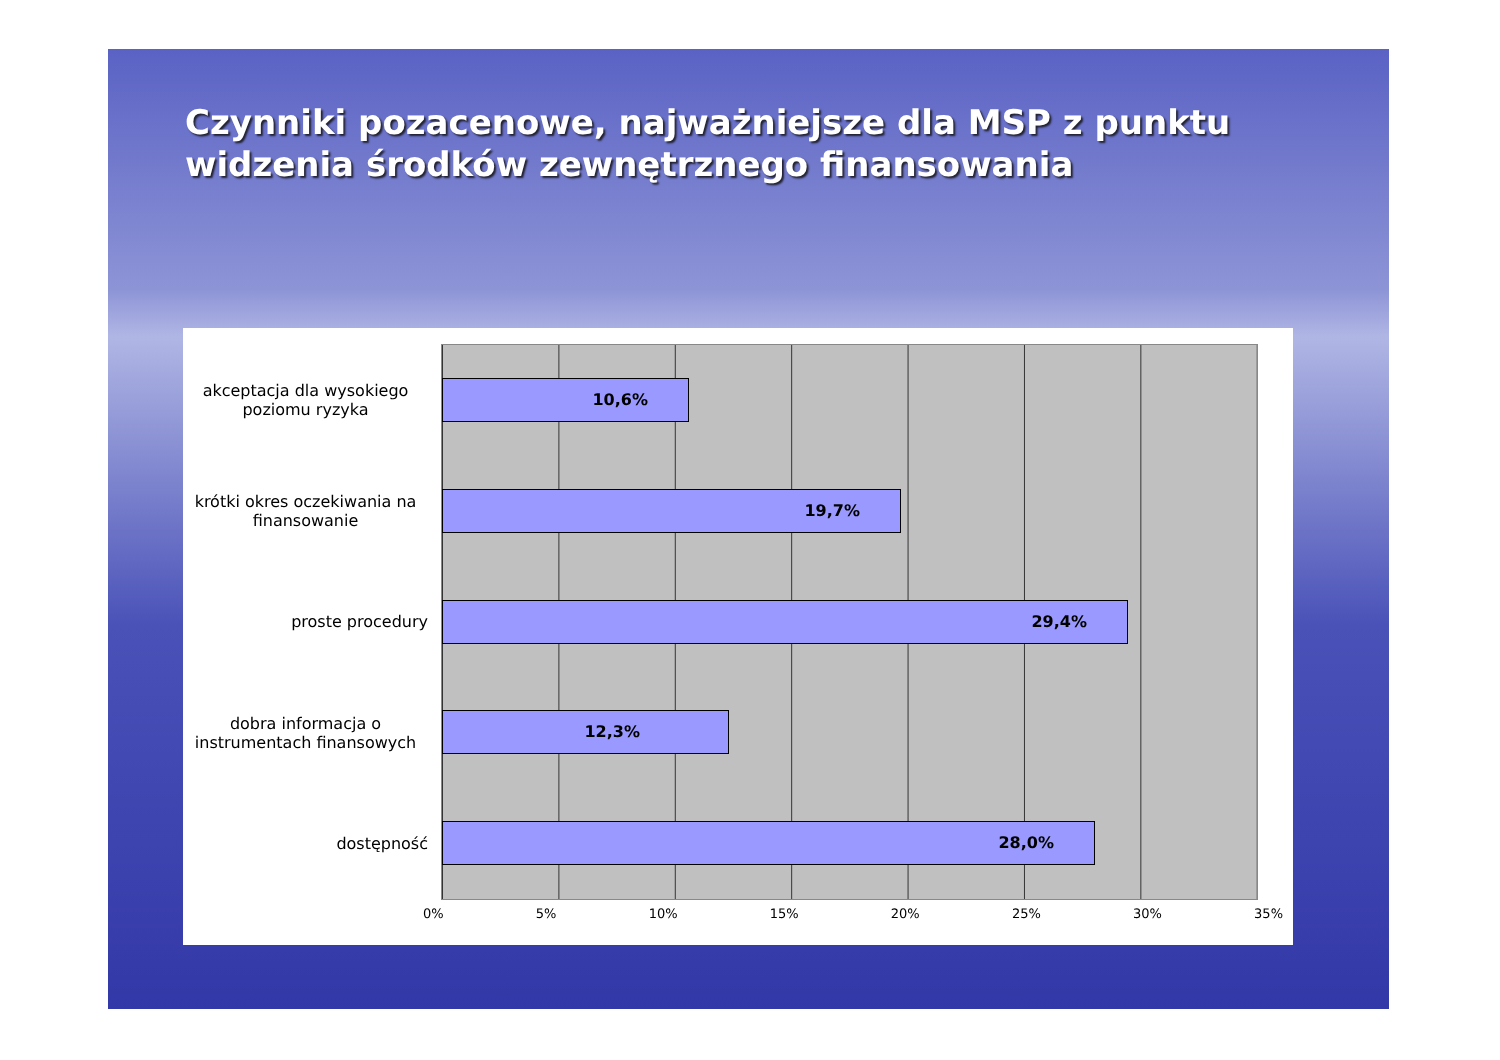Czynniki pozacenowe, najważniejsze dla MSP z punktu widzenia środków zewnętrznego finansowania
akceptacja dla wysokiego poziomu ryzyka
krótki okres oczekiwania na finansowanie
proste procedury
dobra informacja o instrumentach finansowych
dostępność
10,6%
19,7%
29,4%
12,3%
28,0%
0% 5% 10% 15% 20% 25% 30% 35%